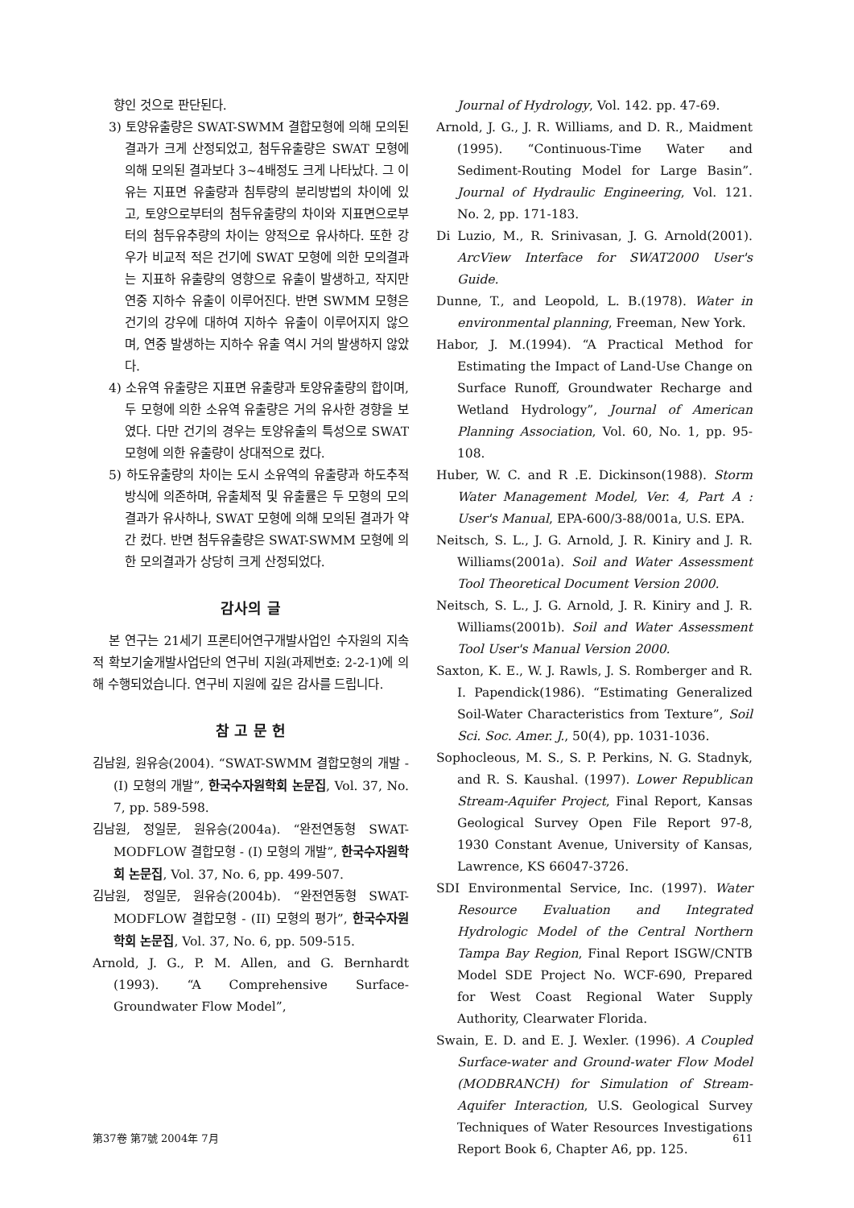향인 것으로 판단된다.
3) 토양유출량은 SWAT-SWMM 결합모형에 의해 모의된 결과가 크게 산정되었고, 첨두유출량은 SWAT 모형에 의해 모의된 결과보다 3~4배정도 크게 나타났다. 그 이유는 지표면 유출량과 침투량의 분리방법의 차이에 있고, 토양으로부터의 첨두유출량의 차이와 지표면으로부터의 첨두유추량의 차이는 양적으로 유사하다. 또한 강우가 비교적 적은 건기에 SWAT 모형에 의한 모의결과는 지표하 유출량의 영향으로 유출이 발생하고, 작지만 연중 지하수 유출이 이루어진다. 반면 SWMM 모형은 건기의 강우에 대하여 지하수 유출이 이루어지지 않으며, 연중 발생하는 지하수 유출 역시 거의 발생하지 않았다.
4) 소유역 유출량은 지표면 유출량과 토양유출량의 합이며, 두 모형에 의한 소유역 유출량은 거의 유사한 경향을 보였다. 다만 건기의 경우는 토양유출의 특성으로 SWAT 모형에 의한 유출량이 상대적으로 컸다.
5) 하도유출량의 차이는 도시 소유역의 유출량과 하도추적 방식에 의존하며, 유출체적 및 유출률은 두 모형의 모의결과가 유사하나, SWAT 모형에 의해 모의된 결과가 약간 컸다. 반면 첨두유출량은 SWAT-SWMM 모형에 의한 모의결과가 상당히 크게 산정되었다.
감사의 글
본 연구는 21세기 프론티어연구개발사업인 수자원의 지속적 확보기술개발사업단의 연구비 지원(과제번호: 2-2-1)에 의해 수행되었습니다. 연구비 지원에 깊은 감사를 드립니다.
참 고 문 헌
김남원, 원유승(2004). “SWAT-SWMM 결합모형의 개발 - (I) 모형의 개발”, 한국수자원학회 논문집, Vol. 37, No. 7, pp. 589-598.
김남원, 정일문, 원유승(2004a). “완전연동형 SWAT-MODFLOW 결합모형 - (I) 모형의 개발”, 한국수자원학회 논문집, Vol. 37, No. 6, pp. 499-507.
김남원, 정일문, 원유승(2004b). “완전연동형 SWAT-MODFLOW 결합모형 - (II) 모형의 평가”, 한국수자원학회 논문집, Vol. 37, No. 6, pp. 509-515.
Arnold, J. G., P. M. Allen, and G. Bernhardt (1993). “A Comprehensive Surface-Groundwater Flow Model”,
Journal of Hydrology, Vol. 142. pp. 47-69.
Arnold, J. G., J. R. Williams, and D. R., Maidment (1995). “Continuous-Time Water and Sediment-Routing Model for Large Basin”. Journal of Hydraulic Engineering, Vol. 121. No. 2, pp. 171-183.
Di Luzio, M., R. Srinivasan, J. G. Arnold(2001). ArcView Interface for SWAT2000 User's Guide.
Dunne, T., and Leopold, L. B.(1978). Water in environmental planning, Freeman, New York.
Habor, J. M.(1994). “A Practical Method for Estimating the Impact of Land-Use Change on Surface Runoff, Groundwater Recharge and Wetland Hydrology”, Journal of American Planning Association, Vol. 60, No. 1, pp. 95-108.
Huber, W. C. and R .E. Dickinson(1988). Storm Water Management Model, Ver. 4, Part A : User's Manual, EPA-600/3-88/001a, U.S. EPA.
Neitsch, S. L., J. G. Arnold, J. R. Kiniry and J. R. Williams(2001a). Soil and Water Assessment Tool Theoretical Document Version 2000.
Neitsch, S. L., J. G. Arnold, J. R. Kiniry and J. R. Williams(2001b). Soil and Water Assessment Tool User's Manual Version 2000.
Saxton, K. E., W. J. Rawls, J. S. Romberger and R. I. Papendick(1986). “Estimating Generalized Soil-Water Characteristics from Texture”, Soil Sci. Soc. Amer. J., 50(4), pp. 1031-1036.
Sophocleous, M. S., S. P. Perkins, N. G. Stadnyk, and R. S. Kaushal. (1997). Lower Republican Stream-Aquifer Project, Final Report, Kansas Geological Survey Open File Report 97-8, 1930 Constant Avenue, University of Kansas, Lawrence, KS 66047-3726.
SDI Environmental Service, Inc. (1997). Water Resource Evaluation and Integrated Hydrologic Model of the Central Northern Tampa Bay Region, Final Report ISGW/CNTB Model SDE Project No. WCF-690, Prepared for West Coast Regional Water Supply Authority, Clearwater Florida.
Swain, E. D. and E. J. Wexler. (1996). A Coupled Surface-water and Ground-water Flow Model (MODBRANCH) for Simulation of Stream-Aquifer Interaction, U.S. Geological Survey Techniques of Water Resources Investigations Report Book 6, Chapter A6, pp. 125.
第37卷 第7號 2004年 7月 611